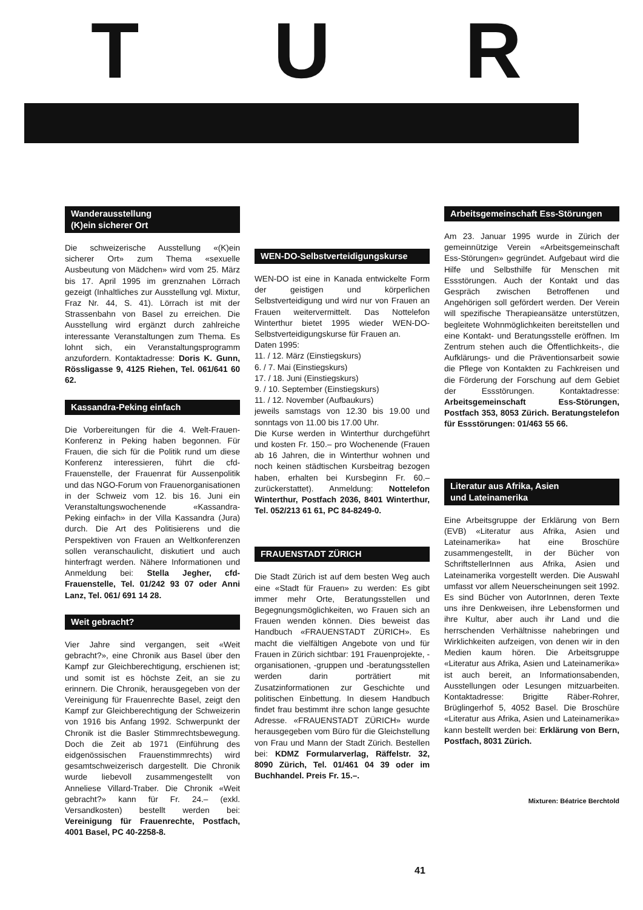T U R
Wanderausstellung
(K)ein sicherer Ort
Die schweizerische Ausstellung «(K)ein sicherer Ort» zum Thema «sexuelle Ausbeutung von Mädchen» wird vom 25. März bis 17. April 1995 im grenznahen Lörrach gezeigt (Inhaltliches zur Ausstellung vgl. Mixtur, Fraz Nr. 44, S. 41). Lörrach ist mit der Strassenbahn von Basel zu erreichen. Die Ausstellung wird ergänzt durch zahlreiche interessante Veranstaltungen zum Thema. Es lohnt sich, ein Veranstaltungsprogramm anzufordern. Kontaktadresse: Doris K. Gunn, Rössligasse 9, 4125 Riehen, Tel. 061/641 60 62.
Kassandra-Peking einfach
Die Vorbereitungen für die 4. Welt-Frauen-Konferenz in Peking haben begonnen. Für Frauen, die sich für die Politik rund um diese Konferenz interessieren, führt die cfd-Frauenstelle, der Frauenrat für Aussenpolitik und das NGO-Forum von Frauenorganisationen in der Schweiz vom 12. bis 16. Juni ein Veranstaltungswochenende «Kassandra-Peking einfach» in der Villa Kassandra (Jura) durch. Die Art des Politisierens und die Perspektiven von Frauen an Weltkonferenzen sollen veranschaulicht, diskutiert und auch hinterfragt werden. Nähere Informationen und Anmeldung bei: Stella Jegher, cfd-Frauenstelle, Tel. 01/242 93 07 oder Anni Lanz, Tel. 061/ 691 14 28.
Weit gebracht?
Vier Jahre sind vergangen, seit «Weit gebracht?», eine Chronik aus Basel über den Kampf zur Gleichberechtigung, erschienen ist; und somit ist es höchste Zeit, an sie zu erinnern. Die Chronik, herausgegeben von der Vereinigung für Frauenrechte Basel, zeigt den Kampf zur Gleichberechtigung der Schweizerin von 1916 bis Anfang 1992. Schwerpunkt der Chronik ist die Basler Stimmrechtsbewegung. Doch die Zeit ab 1971 (Einführung des eidgenössischen Frauenstimmrechts) wird gesamtschweizerisch dargestellt. Die Chronik wurde liebevoll zusammengestellt von Anneliese Villard-Traber. Die Chronik «Weit gebracht?» kann für Fr. 24.– (exkl. Versandkosten) bestellt werden bei: Vereinigung für Frauenrechte, Postfach, 4001 Basel, PC 40-2258-8.
WEN-DO-Selbstverteidigungskurse
WEN-DO ist eine in Kanada entwickelte Form der geistigen und körperlichen Selbstverteidigung und wird nur von Frauen an Frauen weitervermittelt. Das Nottelefon Winterthur bietet 1995 wieder WEN-DO-Selbstverteidigungskurse für Frauen an.
Daten 1995:
11. / 12. März (Einstiegskurs)
6. / 7. Mai (Einstiegskurs)
17. / 18. Juni (Einstiegskurs)
9. / 10. September (Einstiegskurs)
11. / 12. November (Aufbaukurs)
jeweils samstags von 12.30 bis 19.00 und sonntags von 11.00 bis 17.00 Uhr.
Die Kurse werden in Winterthur durchgeführt und kosten Fr. 150.– pro Wochenende (Frauen ab 16 Jahren, die in Winterthur wohnen und noch keinen städtischen Kursbeitrag bezogen haben, erhalten bei Kursbeginn Fr. 60.– zurückerstattet). Anmeldung: Nottelefon Winterthur, Postfach 2036, 8401 Winterthur, Tel. 052/213 61 61, PC 84-8249-0.
FRAUENSTADT ZÜRICH
Die Stadt Zürich ist auf dem besten Weg auch eine «Stadt für Frauen» zu werden: Es gibt immer mehr Orte, Beratungsstellen und Begegnungsmöglichkeiten, wo Frauen sich an Frauen wenden können. Dies beweist das Handbuch «FRAUENSTADT ZÜRICH». Es macht die vielfältigen Angebote von und für Frauen in Zürich sichtbar: 191 Frauenprojekte, -organisationen, -gruppen und -beratungsstellen werden darin porträtiert mit Zusatzinformationen zur Geschichte und politischen Einbettung. In diesem Handbuch findet frau bestimmt ihre schon lange gesuchte Adresse. «FRAUENSTADT ZÜRICH» wurde herausgegeben vom Büro für die Gleichstellung von Frau und Mann der Stadt Zürich. Bestellen bei: KDMZ Formularverlag, Räffelstr. 32, 8090 Zürich, Tel. 01/461 04 39 oder im Buchhandel. Preis Fr. 15.–.
Arbeitsgemeinschaft Ess-Störungen
Am 23. Januar 1995 wurde in Zürich der gemeinnützige Verein «Arbeitsgemeinschaft Ess-Störungen» gegründet. Aufgebaut wird die Hilfe und Selbsthilfe für Menschen mit Essstörungen. Auch der Kontakt und das Gespräch zwischen Betroffenen und Angehörigen soll gefördert werden. Der Verein will spezifische Therapieansätze unterstützen, begleitete Wohnmöglichkeiten bereitstellen und eine Kontakt- und Beratungsstelle eröffnen. Im Zentrum stehen auch die Öffentlichkeits-, die Aufklärungs- und die Präventionsarbeit sowie die Pflege von Kontakten zu Fachkreisen und die Förderung der Forschung auf dem Gebiet der Essstörungen. Kontaktadresse: Arbeitsgemeinschaft Ess-Störungen, Postfach 353, 8053 Zürich. Beratungstelefon für Essstörungen: 01/463 55 66.
Literatur aus Afrika, Asien
und Lateinamerika
Eine Arbeitsgruppe der Erklärung von Bern (EVB) «Literatur aus Afrika, Asien und Lateinamerika» hat eine Broschüre zusammengestellt, in der Bücher von SchriftstellerInnen aus Afrika, Asien und Lateinamerika vorgestellt werden. Die Auswahl umfasst vor allem Neuerscheinungen seit 1992. Es sind Bücher von AutorInnen, deren Texte uns ihre Denkweisen, ihre Lebensformen und ihre Kultur, aber auch ihr Land und die herrschenden Verhältnisse nahebringen und Wirklichkeiten aufzeigen, von denen wir in den Medien kaum hören. Die Arbeitsgruppe «Literatur aus Afrika, Asien und Lateinamerika» ist auch bereit, an Informationsabenden, Ausstellungen oder Lesungen mitzuarbeiten. Kontaktadresse: Brigitte Räber-Rohrer, Brüglingerhof 5, 4052 Basel. Die Broschüre «Literatur aus Afrika, Asien und Lateinamerika» kann bestellt werden bei: Erklärung von Bern, Postfach, 8031 Zürich.
Mixturen: Béatrice Berchtold
41